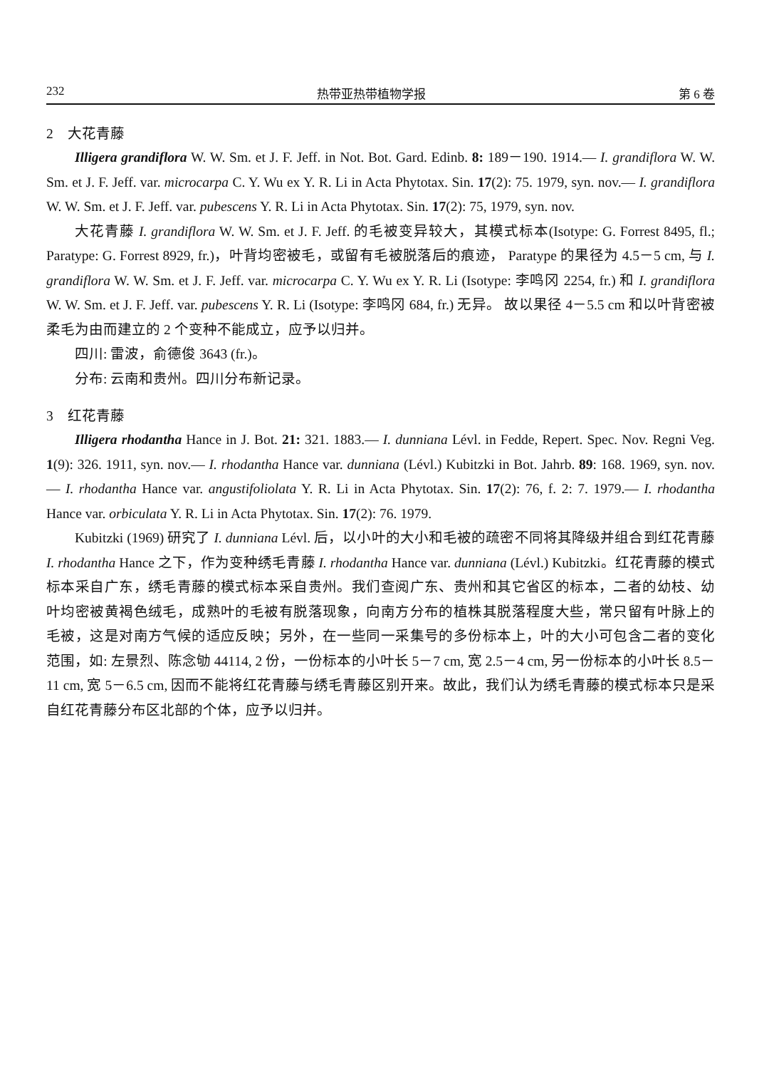232 热带亚热带植物学报 第 6 卷
2　大花青藤
Illigera grandiflora W. W. Sm. et J. F. Jeff. in Not. Bot. Gard. Edinb. 8: 189－190. 1914.— I. grandiflora W. W. Sm. et J. F. Jeff. var. microcarpa C. Y. Wu ex Y. R. Li in Acta Phytotax. Sin. 17(2): 75. 1979, syn. nov.— I. grandiflora W. W. Sm. et J. F. Jeff. var. pubescens Y. R. Li in Acta Phytotax. Sin. 17(2): 75, 1979, syn. nov.
大花青藤 I. grandiflora W. W. Sm. et J. F. Jeff. 的毛被变异较大，其模式标本(Isotype: G. Forrest 8495, fl.; Paratype: G. Forrest 8929, fr.)，叶背均密被毛，或留有毛被脱落后的痕迹， Paratype 的果径为 4.5－5 cm, 与 I. grandiflora W. W. Sm. et J. F. Jeff. var. microcarpa C. Y. Wu ex Y. R. Li (Isotype: 李鸣冈 2254, fr.) 和 I. grandiflora W. W. Sm. et J. F. Jeff. var. pubescens Y. R. Li (Isotype: 李鸣冈 684, fr.) 无异。 故以果径 4－5.5 cm 和以叶背密被柔毛为由而建立的 2 个变种不能成立，应予以归并。
四川: 雷波，俞德俊 3643 (fr.)。
分布: 云南和贵州。四川分布新记录。
3　红花青藤
Illigera rhodantha Hance in J. Bot. 21: 321. 1883.— I. dunniana Lévl. in Fedde, Repert. Spec. Nov. Regni Veg. 1(9): 326. 1911, syn. nov.— I. rhodantha Hance var. dunniana (Lévl.) Kubitzki in Bot. Jahrb. 89: 168. 1969, syn. nov.— I. rhodantha Hance var. angustifoliolata Y. R. Li in Acta Phytotax. Sin. 17(2): 76, f. 2: 7. 1979.— I. rhodantha Hance var. orbiculata Y. R. Li in Acta Phytotax. Sin. 17(2): 76. 1979.
Kubitzki (1969) 研究了 I. dunniana Lévl. 后，以小叶的大小和毛被的疏密不同将其降级并组合到红花青藤 I. rhodantha Hance 之下，作为变种绣毛青藤 I. rhodantha Hance var. dunniana (Lévl.) Kubitzki。红花青藤的模式标本采自广东，绣毛青藤的模式标本采自贵州。我们查阅广东、贵州和其它省区的标本，二者的幼枝、幼叶均密被黄褐色绒毛，成熟叶的毛被有脱落现象，向南方分布的植株其脱落程度大些，常只留有叶脉上的毛被，这是对南方气候的适应反映；另外，在一些同一采集号的多份标本上，叶的大小可包含二者的变化范围，如: 左景烈、陈念劬 44114, 2 份，一份标本的小叶长 5－7 cm, 宽 2.5－4 cm, 另一份标本的小叶长 8.5－11 cm, 宽 5－6.5 cm, 因而不能将红花青藤与绣毛青藤区别开来。故此，我们认为绣毛青藤的模式标本只是采自红花青藤分布区北部的个体，应予以归并。